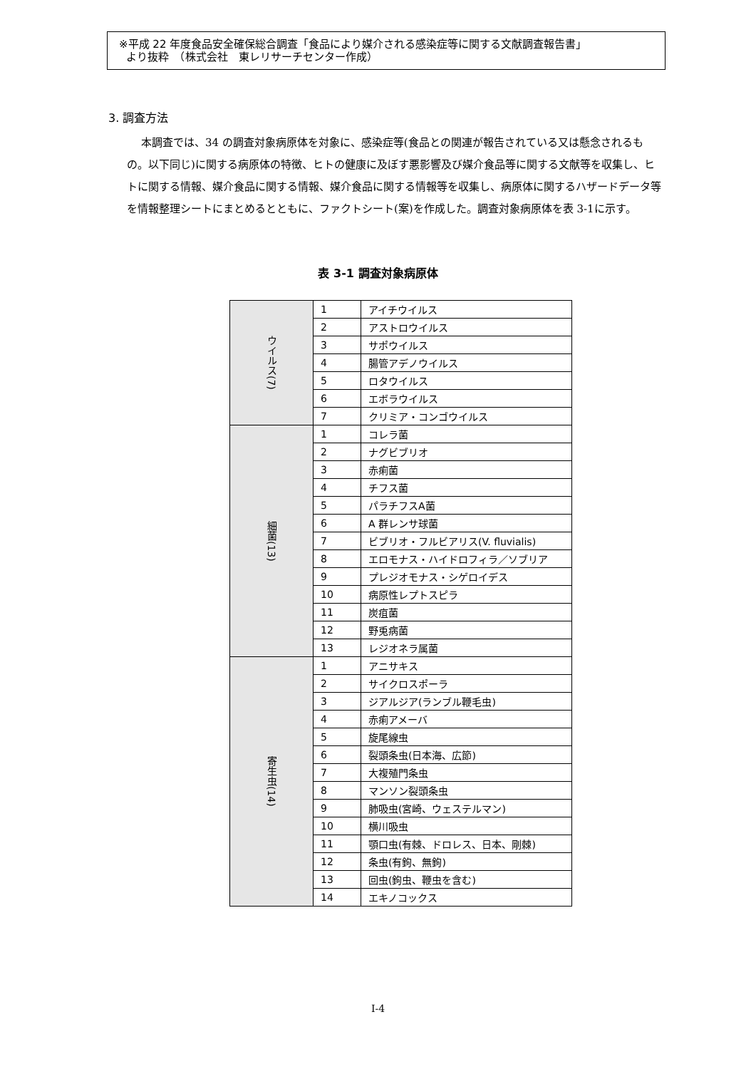※平成 22 年度食品安全確保総合調査「食品により媒介される感染症等に関する文献調査報告書」
より抜粋　（株式会社　東レリサーチセンター作成）
3. 調査方法
本調査では、34 の調査対象病原体を対象に、感染症等(食品との関連が報告されている又は懸念されるもの。以下同じ)に関する病原体の特徴、ヒトの健康に及ぼす悪影響及び媒介食品等に関する文献等を収集し、ヒトに関する情報、媒介食品に関する情報、媒介食品に関する情報等を収集し、病原体に関するハザードデータ等を情報整理シートにまとめるとともに、ファクトシート(案)を作成した。調査対象病原体を表 3-1に示す。
表 3-1 調査対象病原体
| ウイルス(7) | 1 | アイチウイルス |
| | 2 | アストロウイルス |
| | 3 | サポウイルス |
| | 4 | 腸管アデノウイルス |
| | 5 | ロタウイルス |
| | 6 | エボラウイルス |
| | 7 | クリミア・コンゴウイルス |
| 細菌(13) | 1 | コレラ菌 |
| | 2 | ナグビブリオ |
| | 3 | 赤痢菌 |
| | 4 | チフス菌 |
| | 5 | パラチフスA菌 |
| | 6 | A 群レンサ球菌 |
| | 7 | ビブリオ・フルビアリス(V. fluvialis) |
| | 8 | エロモナス・ハイドロフィラ／ソブリア |
| | 9 | プレジオモナス・シゲロイデス |
| | 10 | 病原性レプトスピラ |
| | 11 | 炭疽菌 |
| | 12 | 野兎病菌 |
| | 13 | レジオネラ属菌 |
| 寄生虫(14) | 1 | アニサキス |
| | 2 | サイクロスポーラ |
| | 3 | ジアルジア(ランブル鞭毛虫) |
| | 4 | 赤痢アメーバ |
| | 5 | 旋尾線虫 |
| | 6 | 裂頭条虫(日本海、広節) |
| | 7 | 大複殖門条虫 |
| | 8 | マンソン裂頭条虫 |
| | 9 | 肺吸虫(宮崎、ウェステルマン) |
| | 10 | 横川吸虫 |
| | 11 | 顎口虫(有棘、ドロレス、日本、剛棘) |
| | 12 | 条虫(有鉤、無鉤) |
| | 13 | 回虫(鉤虫、鞭虫を含む) |
| | 14 | エキノコックス |
I-4